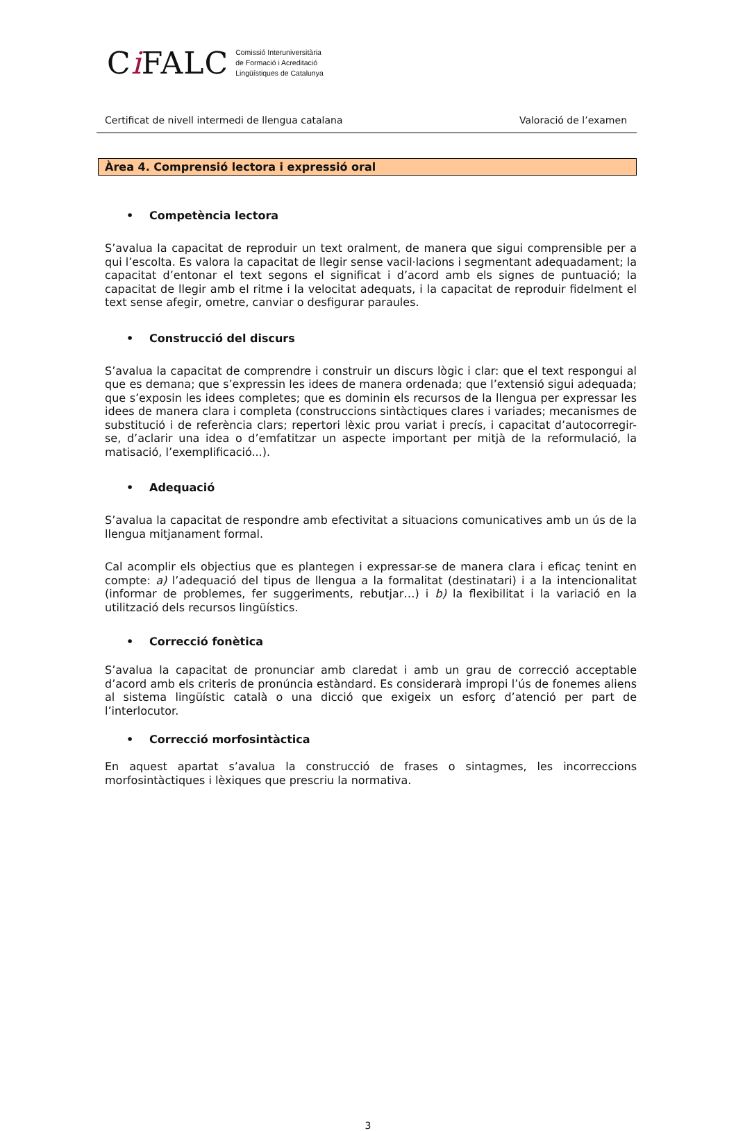Ci FALC
Comissió Interuniversitària
de Formació i Acreditació
Lingüístiques de Catalunya
Certificat de nivell intermedi de llengua catalana Valoració de l’examen
Àrea 4. Comprensió lectora i expressió oral
• Competència lectora
S’avalua la capacitat de reproduir un text oralment, de manera que sigui comprensible per a qui l’escolta. Es valora la capacitat de llegir sense vacil·lacions i segmentant adequadament; la capacitat d’entonar el text segons el significat i d’acord amb els signes de puntuació; la capacitat de llegir amb el ritme i la velocitat adequats, i la capacitat de reproduir fidelment el text sense afegir, ometre, canviar o desfigurar paraules.
• Construcció del discurs
S’avalua la capacitat de comprendre i construir un discurs lògic i clar: que el text respongui al que es demana; que s’expressin les idees de manera ordenada; que l’extensió sigui adequada; que s’exposin les idees completes; que es dominin els recursos de la llengua per expressar les idees de manera clara i completa (construccions sintàctiques clares i variades; mecanismes de substitució i de referència clars; repertori lèxic prou variat i precís, i capacitat d’autocorregir-se, d’aclarir una idea o d’emfatitzar un aspecte important per mitjà de la reformulació, la matisació, l’exemplificació...).
• Adequació
S’avalua la capacitat de respondre amb efectivitat a situacions comunicatives amb un ús de la llengua mitjanament formal.
Cal acomplir els objectius que es plantegen i expressar-se de manera clara i eficaç tenint en compte: a) l’adequació del tipus de llengua a la formalitat (destinatari) i a la intencionalitat (informar de problemes, fer suggeriments, rebutjar…) i b) la flexibilitat i la variació en la utilització dels recursos lingüístics.
• Correcció fonètica
S’avalua la capacitat de pronunciar amb claredat i amb un grau de correcció acceptable d’acord amb els criteris de pronúncia estàndard. Es considerarà impropi l’ús de fonemes aliens al sistema lingüístic català o una dicció que exigeix un esforç d’atenció per part de l’interlocutor.
• Correcció morfosintàctica
En aquest apartat s’avalua la construcció de frases o sintagmes, les incorreccions morfosintàctiques i lèxiques que prescriu la normativa.
3